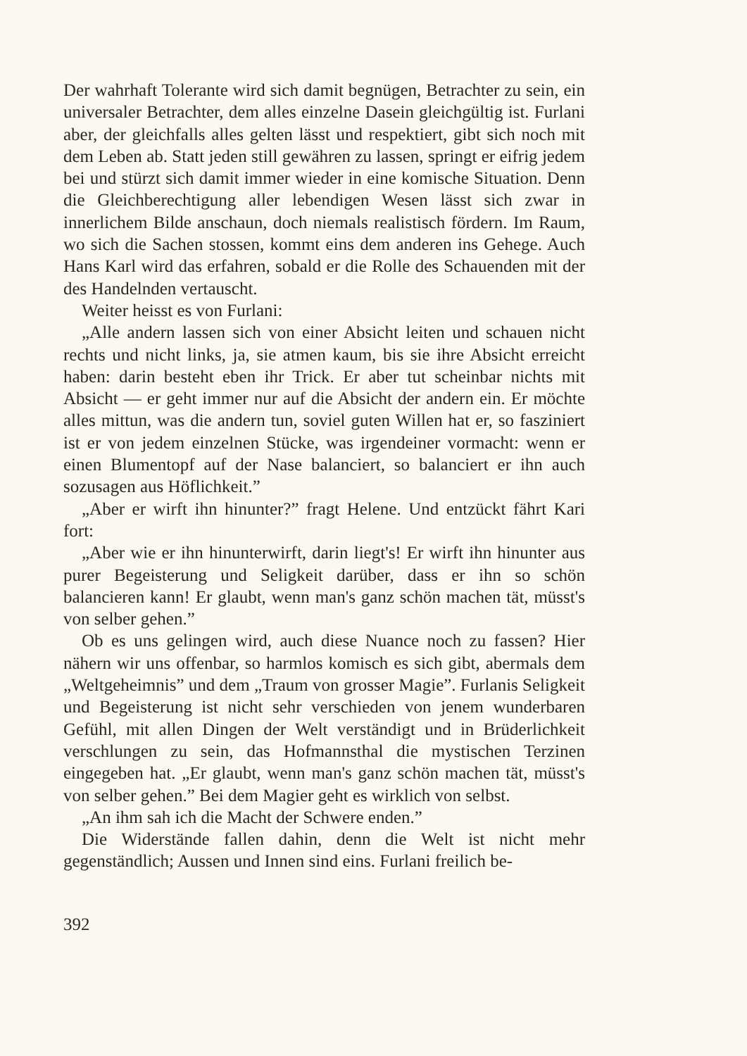Der wahrhaft Tolerante wird sich damit begnügen, Betrachter zu sein, ein universaler Betrachter, dem alles einzelne Dasein gleichgültig ist. Furlani aber, der gleichfalls alles gelten lässt und respektiert, gibt sich noch mit dem Leben ab. Statt jeden still gewähren zu lassen, springt er eifrig jedem bei und stürzt sich damit immer wieder in eine komische Situation. Denn die Gleichberechtigung aller lebendigen Wesen lässt sich zwar in innerlichem Bilde anschaun, doch niemals realistisch fördern. Im Raum, wo sich die Sachen stossen, kommt eins dem anderen ins Gehege. Auch Hans Karl wird das erfahren, sobald er die Rolle des Schauenden mit der des Handelnden vertauscht.
Weiter heisst es von Furlani:
„Alle andern lassen sich von einer Absicht leiten und schauen nicht rechts und nicht links, ja, sie atmen kaum, bis sie ihre Absicht erreicht haben: darin besteht eben ihr Trick. Er aber tut scheinbar nichts mit Absicht — er geht immer nur auf die Absicht der andern ein. Er möchte alles mittun, was die andern tun, soviel guten Willen hat er, so fasziniert ist er von jedem einzelnen Stücke, was irgendeiner vormacht: wenn er einen Blumentopf auf der Nase balanciert, so balanciert er ihn auch sozusagen aus Höflichkeit.”
„Aber er wirft ihn hinunter?” fragt Helene. Und entzückt fährt Kari fort:
„Aber wie er ihn hinunterwirft, darin liegt's! Er wirft ihn hinunter aus purer Begeisterung und Seligkeit darüber, dass er ihn so schön balancieren kann! Er glaubt, wenn man's ganz schön machen tät, müsst's von selber gehen.”
Ob es uns gelingen wird, auch diese Nuance noch zu fassen? Hier nähern wir uns offenbar, so harmlos komisch es sich gibt, abermals dem „Weltgeheimnis” und dem „Traum von grosser Magie”. Furlanis Seligkeit und Begeisterung ist nicht sehr verschieden von jenem wunderbaren Gefühl, mit allen Dingen der Welt verständigt und in Brüderlichkeit verschlungen zu sein, das Hofmannsthal die mystischen Terzinen eingegeben hat. „Er glaubt, wenn man's ganz schön machen tät, müsst's von selber gehen.” Bei dem Magier geht es wirklich von selbst.
„An ihm sah ich die Macht der Schwere enden.”
Die Widerstände fallen dahin, denn die Welt ist nicht mehr gegenständlich; Aussen und Innen sind eins. Furlani freilich be-
392